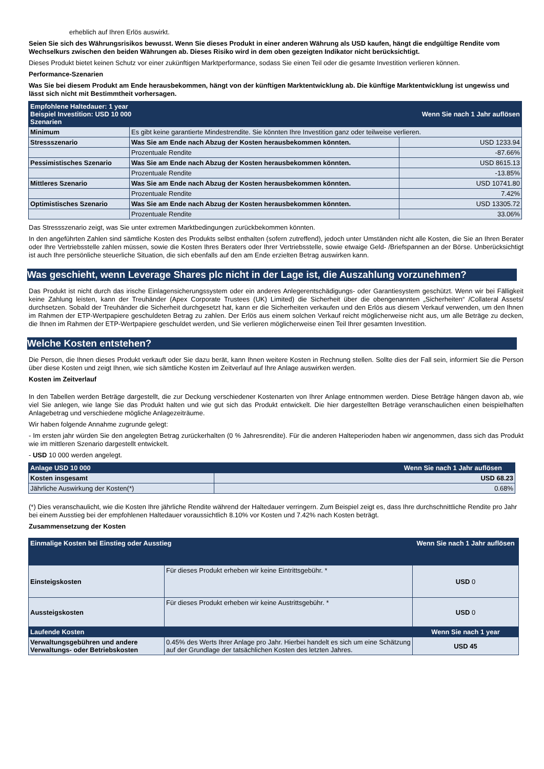erheblich auf Ihren Erlös auswirkt.
Seien Sie sich des Währungsrisikos bewusst. Wenn Sie dieses Produkt in einer anderen Währung als USD kaufen, hängt die endgültige Rendite vom Wechselkurs zwischen den beiden Währungen ab. Dieses Risiko wird in dem oben gezeigten Indikator nicht berücksichtigt.
Dieses Produkt bietet keinen Schutz vor einer zukünftigen Marktperformance, sodass Sie einen Teil oder die gesamte Investition verlieren können.
Performance-Szenarien
Was Sie bei diesem Produkt am Ende herausbekommen, hängt von der künftigen Marktentwicklung ab. Die künftige Marktentwicklung ist ungewiss und lässt sich nicht mit Bestimmtheit vorhersagen.
| Empfohlene Haltedauer: 1 year Beispiel Investition: USD 10 000 Szenarien | | Wenn Sie nach 1 Jahr auflösen |
| --- | --- | --- |
| Minimum | Es gibt keine garantierte Mindestrendite. Sie könnten Ihre Investition ganz oder teilweise verlieren. | |
| Stressszenario | Was Sie am Ende nach Abzug der Kosten herausbekommen könnten. | USD 1233.94 |
| | Prozentuale Rendite | -87.66% |
| Pessimistisches Szenario | Was Sie am Ende nach Abzug der Kosten herausbekommen könnten. | USD 8615.13 |
| | Prozentuale Rendite | -13.85% |
| Mittleres Szenario | Was Sie am Ende nach Abzug der Kosten herausbekommen könnten. | USD 10741.80 |
| | Prozentuale Rendite | 7.42% |
| Optimistisches Szenario | Was Sie am Ende nach Abzug der Kosten herausbekommen könnten. | USD 13305.72 |
| | Prozentuale Rendite | 33.06% |
Das Stressszenario zeigt, was Sie unter extremen Marktbedingungen zurückbekommen könnten.
In den angeführten Zahlen sind sämtliche Kosten des Produkts selbst enthalten (sofern zutreffend), jedoch unter Umständen nicht alle Kosten, die Sie an Ihren Berater oder Ihre Vertriebsstelle zahlen müssen, sowie die Kosten Ihres Beraters oder Ihrer Vertriebsstelle, sowie etwaige Geld- /Briefspannen an der Börse. Unberücksichtigt ist auch Ihre persönliche steuerliche Situation, die sich ebenfalls auf den am Ende erzielten Betrag auswirken kann.
Was geschieht, wenn Leverage Shares plc nicht in der Lage ist, die Auszahlung vorzunehmen?
Das Produkt ist nicht durch das irische Einlagensicherungssystem oder ein anderes Anlegerentschädigungs- oder Garantiesystem geschützt. Wenn wir bei Fälligkeit keine Zahlung leisten, kann der Treuhänder (Apex Corporate Trustees (UK) Limited) die Sicherheit über die obengenannten „Sicherheiten“ /Collateral Assets/ durchsetzen. Sobald der Treuhänder die Sicherheit durchgesetzt hat, kann er die Sicherheiten verkaufen und den Erlös aus diesem Verkauf verwenden, um den Ihnen im Rahmen der ETP-Wertpapiere geschuldeten Betrag zu zahlen. Der Erlös aus einem solchen Verkauf reicht möglicherweise nicht aus, um alle Beträge zu decken, die Ihnen im Rahmen der ETP-Wertpapiere geschuldet werden, und Sie verlieren möglicherweise einen Teil Ihrer gesamten Investition.
Welche Kosten entstehen?
Die Person, die Ihnen dieses Produkt verkauft oder Sie dazu berät, kann Ihnen weitere Kosten in Rechnung stellen. Sollte dies der Fall sein, informiert Sie die Person über diese Kosten und zeigt Ihnen, wie sich sämtliche Kosten im Zeitverlauf auf Ihre Anlage auswirken werden.
Kosten im Zeitverlauf
In den Tabellen werden Beträge dargestellt, die zur Deckung verschiedener Kostenarten von Ihrer Anlage entnommen werden. Diese Beträge hängen davon ab, wie viel Sie anlegen, wie lange Sie das Produkt halten und wie gut sich das Produkt entwickelt. Die hier dargestellten Beträge veranschaulichen einen beispielhaften Anlagebetrag und verschiedene mögliche Anlagezeiträume.
Wir haben folgende Annahme zugrunde gelegt:
- Im ersten jahr würden Sie den angelegten Betrag zurückerhalten (0 % Jahresrendite). Für die anderen Halteperioden haben wir angenommen, dass sich das Produkt wie im mittleren Szenario dargestellt entwickelt.
- USD 10 000 werden angelegt.
| Anlage USD 10 000 | Wenn Sie nach 1 Jahr auflösen |
| --- | --- |
| Kosten insgesamt | USD 68.23 |
| Jährliche Auswirkung der Kosten(*) | 0.68% |
(*) Dies veranschaulicht, wie die Kosten Ihre jährliche Rendite während der Haltedauer verringern. Zum Beispiel zeigt es, dass Ihre durchschnittliche Rendite pro Jahr bei einem Ausstieg bei der empfohlenen Haltedauer voraussichtlich 8.10% vor Kosten und 7.42% nach Kosten beträgt.
Zusammensetzung der Kosten
| Einmalige Kosten bei Einstieg oder Ausstieg | | Wenn Sie nach 1 Jahr auflösen |
| --- | --- | --- |
| Einsteigskosten | Für dieses Produkt erheben wir keine Eintrittsgebühr. * | USD 0 |
| Aussteigskosten | Für dieses Produkt erheben wir keine Austrittsgebühr. * | USD 0 |
| Laufende Kosten | | Wenn Sie nach 1 year |
| Verwaltungsgebühren und andere Verwaltungs- oder Betriebskosten | 0.45% des Werts Ihrer Anlage pro Jahr. Hierbei handelt es sich um eine Schätzung auf der Grundlage der tatsächlichen Kosten des letzten Jahres. | USD 45 |